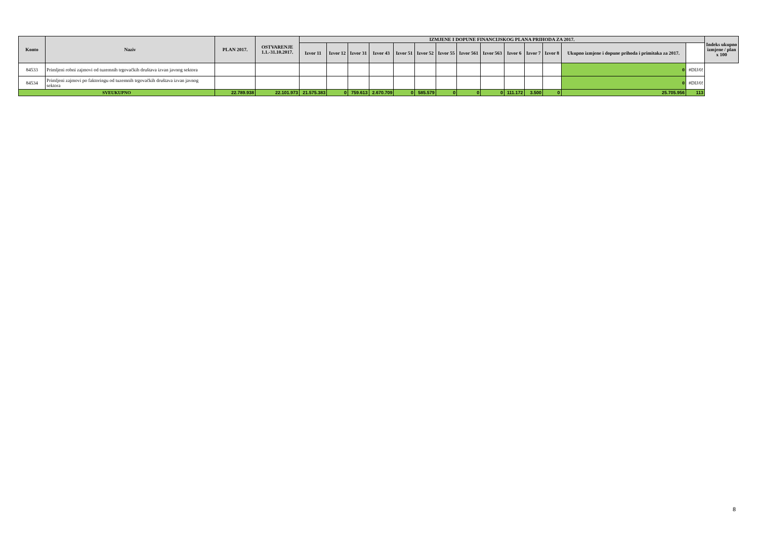| Konto | Naziv | PLAN 2017. | OSTVARENJE 1.1.-31.10.2017. | IZMJENE I DOPUNE FINANCIJSKOG PLANA PRIHODA ZA 2017. | | | | | | | | | | | | | | Indeks ukupno izmjene / plan x 100 |
| --- | --- | --- | --- | --- | --- | --- | --- | --- | --- | --- | --- | --- | --- | --- | --- | --- | --- | --- |
| | | | | Izvor 11 | Izvor 12 | Izvor 31 | Izvor 43 | Izvor 51 | Izvor 52 | Izvor 55 | Izvor 561 | Izvor 563 | Izvor 6 | Izvor 7 | Izvor 8 | Ukupno izmjene i dopune prihoda i primitaka za 2017. | | |
| 84533 | Primljeni robni zajmovi od tuzemnih trgovačkih društava izvan javnog sektora | | | | | | | | | | | | | | | 0 | #DIJ/0! | |
| 84534 | Primljeni zajmovi po faktoringu od tuzemnih trgovačkih društava izvan javnog sektora | | | | | | | | | | | | | | | 0 | #DIJ/0! | |
| SVEUKUPNO | | 22.789.938 | 22.101.973 | 21.575.383 | 0 | 759.613 | 2.670.709 | 0 | 585.579 | 0 | 0 | 0 | 111.172 | 3.500 | 0 | 25.705.956 | 113 | |
8